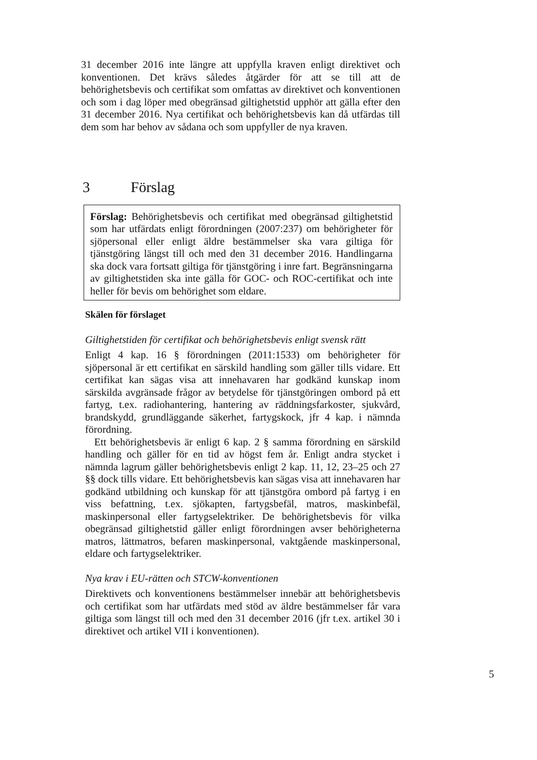31 december 2016 inte längre att uppfylla kraven enligt direktivet och konventionen. Det krävs således åtgärder för att se till att de behörighetsbevis och certifikat som omfattas av direktivet och konventionen och som i dag löper med obegränsad giltighetstid upphör att gälla efter den 31 december 2016. Nya certifikat och behörighetsbevis kan då utfärdas till dem som har behov av sådana och som uppfyller de nya kraven.
3 Förslag
Förslag: Behörighetsbevis och certifikat med obegränsad giltighetstid som har utfärdats enligt förordningen (2007:237) om behörigheter för sjöpersonal eller enligt äldre bestämmelser ska vara giltiga för tjänstgöring längst till och med den 31 december 2016. Handlingarna ska dock vara fortsatt giltiga för tjänstgöring i inre fart. Begränsningarna av giltighetstiden ska inte gälla för GOC- och ROC-certifikat och inte heller för bevis om behörighet som eldare.
Skälen för förslaget
Giltighetstiden för certifikat och behörighetsbevis enligt svensk rätt
Enligt 4 kap. 16 § förordningen (2011:1533) om behörigheter för sjöpersonal är ett certifikat en särskild handling som gäller tills vidare. Ett certifikat kan sägas visa att innehavaren har godkänd kunskap inom särskilda avgränsade frågor av betydelse för tjänstgöringen ombord på ett fartyg, t.ex. radiohantering, hantering av räddningsfarkoster, sjukvård, brandskydd, grundläggande säkerhet, fartygskock, jfr 4 kap. i nämnda förordning.
Ett behörighetsbevis är enligt 6 kap. 2 § samma förordning en särskild handling och gäller för en tid av högst fem år. Enligt andra stycket i nämnda lagrum gäller behörighetsbevis enligt 2 kap. 11, 12, 23–25 och 27 §§ dock tills vidare. Ett behörighetsbevis kan sägas visa att innehavaren har godkänd utbildning och kunskap för att tjänstgöra ombord på fartyg i en viss befattning, t.ex. sjökapten, fartygsbefäl, matros, maskinbefäl, maskinpersonal eller fartygselektriker. De behörighetsbevis för vilka obegränsad giltighetstid gäller enligt förordningen avser behörigheterna matros, lättmatros, befaren maskinpersonal, vaktgående maskinpersonal, eldare och fartygselektriker.
Nya krav i EU-rätten och STCW-konventionen
Direktivets och konventionens bestämmelser innebär att behörighetsbevis och certifikat som har utfärdats med stöd av äldre bestämmelser får vara giltiga som längst till och med den 31 december 2016 (jfr t.ex. artikel 30 i direktivet och artikel VII i konventionen).
5